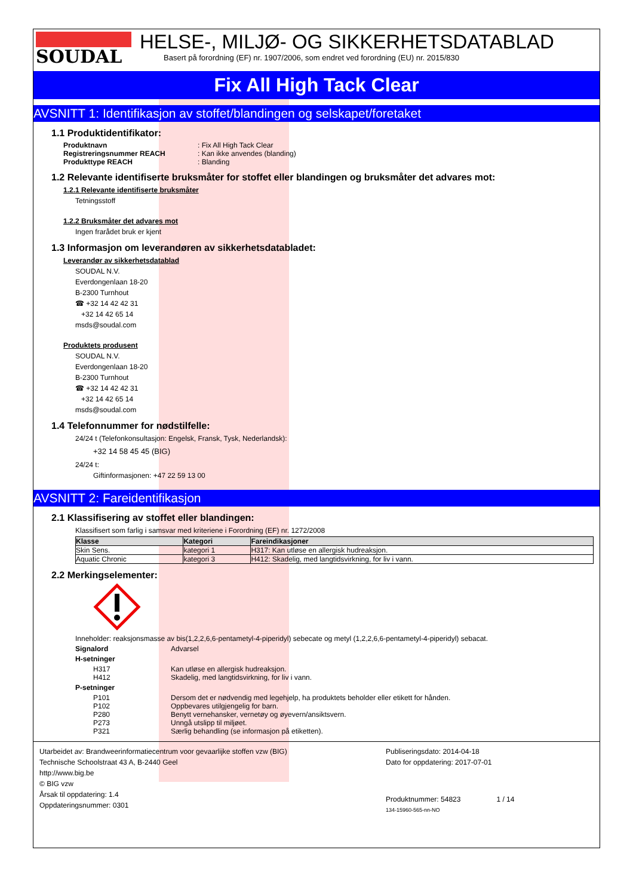SOUDAL
HELSE-, MILJØ- OG SIKKERHETSDATABLAD
Basert på forordning (EF) nr. 1907/2006, som endret ved forordning (EU) nr. 2015/830
Fix All High Tack Clear
AVSNITT 1: Identifikasjon av stoffet/blandingen og selskapet/foretaket
1.1 Produktidentifikator:
Produktnavn: Fix All High Tack Clear
Registreringsnummer REACH: Kan ikke anvendes (blanding)
Produkttype REACH: Blanding
1.2 Relevante identifiserte bruksmåter for stoffet eller blandingen og bruksmåter det advares mot:
1.2.1 Relevante identifiserte bruksmåter
Tetningsstoff
1.2.2 Bruksmåter det advares mot
Ingen frarådet bruk er kjent
1.3 Informasjon om leverandøren av sikkerhetsdatabladet:
Leverandør av sikkerhetsdatablad
SOUDAL N.V.
Everdongenlaan 18-20
B-2300 Turnhout
☎ +32 14 42 42 31
+32 14 42 65 14
msds@soudal.com
Produktets produsent
SOUDAL N.V.
Everdongenlaan 18-20
B-2300 Turnhout
☎ +32 14 42 42 31
+32 14 42 65 14
msds@soudal.com
1.4 Telefonnummer for nødstilfelle:
24/24 t (Telefonkonsultasjon: Engelsk, Fransk, Tysk, Nederlandsk):
+32 14 58 45 45 (BIG)
24/24 t:
Giftinformasjonen: +47 22 59 13 00
AVSNITT 2: Fareidentifikasjon
2.1 Klassifisering av stoffet eller blandingen:
Klassifisert som farlig i samsvar med kriteriene i Forordning (EF) nr. 1272/2008
| Klasse | Kategori | Fareindikasjoner |
| --- | --- | --- |
| Skin Sens. | kategori 1 | H317: Kan utløse en allergisk hudreaksjon. |
| Aquatic Chronic | kategori 3 | H412: Skadelig, med langtidsvirkning, for liv i vann. |
2.2 Merkingselementer:
Inneholder: reaksjonsmasse av bis(1,2,2,6,6-pentametyl-4-piperidyl) sebecate og metyl (1,2,2,6,6-pentametyl-4-piperidyl) sebacat.
Signalord Advarsel
H-setninger
H317 Kan utløse en allergisk hudreaksjon.
H412 Skadelig, med langtidsvirkning, for liv i vann.
P-setninger
P101 Dersom det er nødvendig med legehjelp, ha produktets beholder eller etikett for hånden.
P102 Oppbevares utilgjengelig for barn.
P280 Benytt vernehansker, vernetøy og øyevern/ansiktsvern.
P273 Unngå utslipp til miljøet.
P321 Særlig behandling (se informasjon på etiketten).
Utarbeidet av: Brandweerinformatiecentrum voor gevaarlijke stoffen vzw (BIG)
Technische Schoolstraat 43 A, B-2440 Geel
http://www.big.be
© BIG vzw
Årsak til oppdatering: 1.4
Oppdateringsnummer: 0301
Publiseringsdato: 2014-04-18
Dato for oppdatering: 2017-07-01
Produktnummer: 54823 1 / 14
134-15960-565-nn-NO